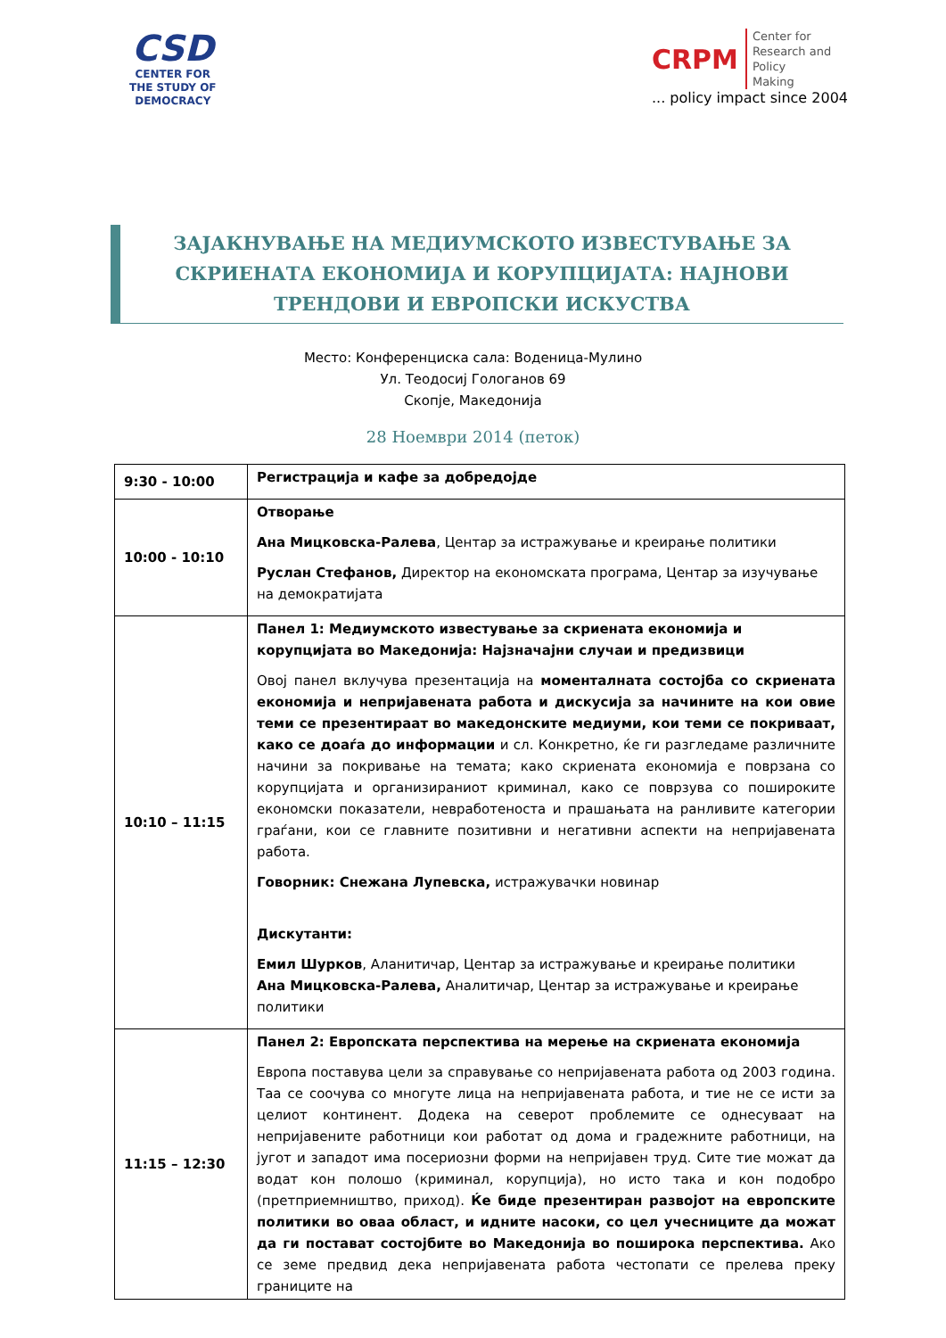CSD
CENTER FOR
THE STUDY OF
DEMOCRACY
CRPM
Center for
Research and
Policy
Making
... policy impact since 2004
ЗАЈАКНУВАЊЕ НА МЕДИУМСКОТО ИЗВЕСТУВАЊЕ ЗА СКРИЕНАТА ЕКОНОМИЈА И КОРУПЦИЈАТА: НАЈНОВИ ТРЕНДОВИ И ЕВРОПСКИ ИСКУСТВА
Место: Конференциска сала: Воденица-Мулино
Ул. Теодосиј Гологанов 69
Скопје, Македонија
28 Ноември 2014 (петок)
| 9:30 - 10:00 | Регистрација и кафе за добредојде |
| 10:00 - 10:10 | Отворање Ана Мицковска-Ралева , Центар за истражување и креирање политики Руслан Стефанов, Директор на економската програма, Центар за изучување на демократијата |
| 10:10 – 11:15 | Панел 1: Медиумското известување за скриената економија и корупцијата во Македонија: Најзначајни случаи и предизвици Овој панел вклучува презентација на моменталната состојба со скриената економија и непријавената работа и дискусија за начините на кои овие теми се презентираат во македонските медиуми, кои теми се покриваат, како се доаѓа до информации и сл. Конкретно, ќе ги разгледаме различните начини за покривање на темата; како скриената економија е поврзана со корупцијата и организираниот криминал, како се поврзува со пошироките економски показатели, невработеноста и прашањата на ранливите категории граѓани, кои се главните позитивни и негативни аспекти на непријавената работа. Говорник: Снежана Лупевска, истражувачки новинар Дискутанти: Емил Шурков , Аланитичар, Центар за истражување и креирање политики Ана Мицковска-Ралева, Аналитичар, Центар за истражување и креирање политики |
| 11:15 – 12:30 | Панел 2: Европската перспектива на мерење на скриената економија Европа поставува цели за справување со непријавената работа од 2003 година. Таа се соочува со многуте лица на непријавената работа, и тие не се исти за целиот континент. Додека на северот проблемите се однесуваат на непријавените работници кои работат од дома и градежните работници, на југот и западот има посериозни форми на непријавен труд. Сите тие можат да водат кон полошо (криминал, корупција), но исто така и кон подобро (претприемништво, приход). Ќе биде презентиран развојот на европските политики во оваа област, и идните насоки, со цел учесниците да можат да ги постават состојбите во Македонија во поширока перспектива. Ако се земе предвид дека непријавената работа честопати се прелева преку границите на |